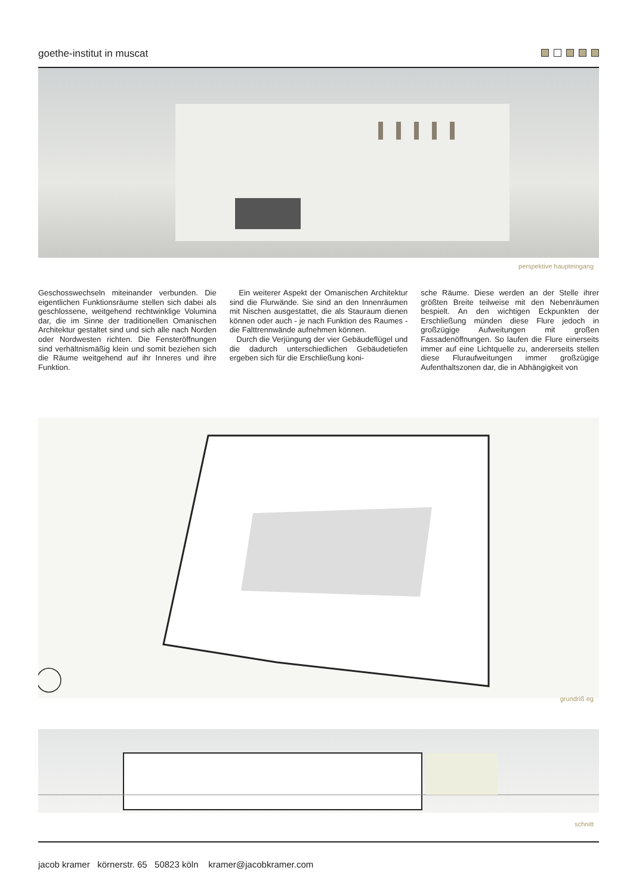goethe-institut in muscat
perspektive haupteingang
Geschosswechseln miteinander verbunden. Die eigentlichen Funktionsräume stellen sich dabei als geschlossene, weitgehend rechtwinklige Volumina dar, die im Sinne der traditionellen Omanischen Architektur gestaltet sind und sich alle nach Norden oder Nordwesten richten. Die Fensteröffnungen sind verhältnismäßig klein und somit beziehen sich die Räume weitgehend auf ihr Inneres und ihre Funktion.
Ein weiterer Aspekt der Omanischen Architektur sind die Flurwände. Sie sind an den Innenräumen mit Nischen ausgestattet, die als Stauraum dienen können oder auch - je nach Funktion des Raumes - die Falttrennwände aufnehmen können.
Durch die Verjüngung der vier Gebäudeflügel und die dadurch unterschiedlichen Gebäudetiefen ergeben sich für die Erschließung koni-
sche Räume. Diese werden an der Stelle ihrer größten Breite teilweise mit den Nebenräumen bespielt. An den wichtigen Eckpunkten der Erschließung münden diese Flure jedoch in großzügige Aufweitungen mit großen Fassadenöffnungen. So laufen die Flure einerseits immer auf eine Lichtquelle zu, andererseits stellen diese Fluraufweitungen immer großzügige Aufenthaltszonen dar, die in Abhängigkeit von
grundriß eg
schnitt
jacob kramer körnerstr. 65 50823 köln kramer@jacobkramer.com